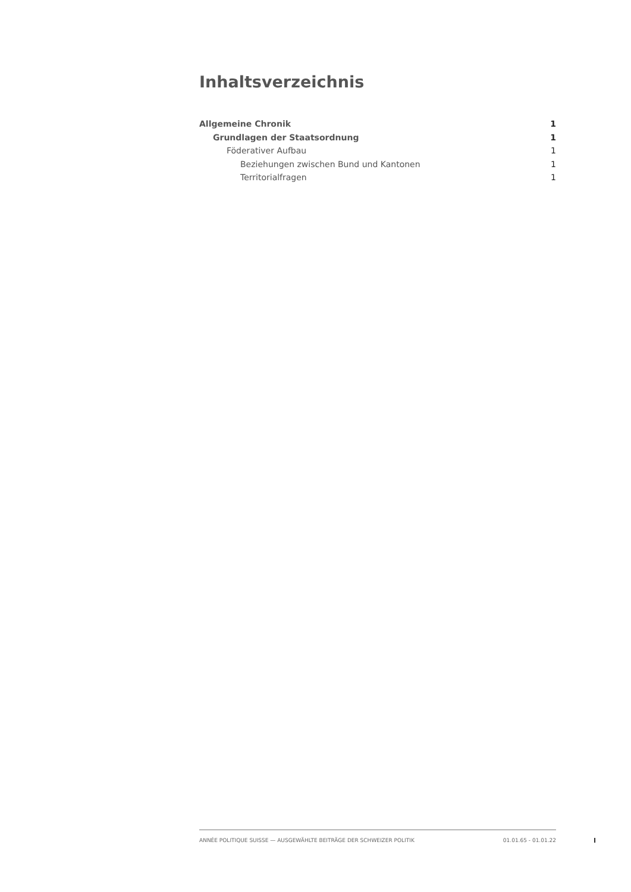Inhaltsverzeichnis
Allgemeine Chronik 1
Grundlagen der Staatsordnung 1
Föderativer Aufbau 1
Beziehungen zwischen Bund und Kantonen 1
Territorialfragen 1
ANNÉE POLITIQUE SUISSE — AUSGEWÄHLTE BEITRÄGE DER SCHWEIZER POLITIK 01.01.65 - 01.01.22
I